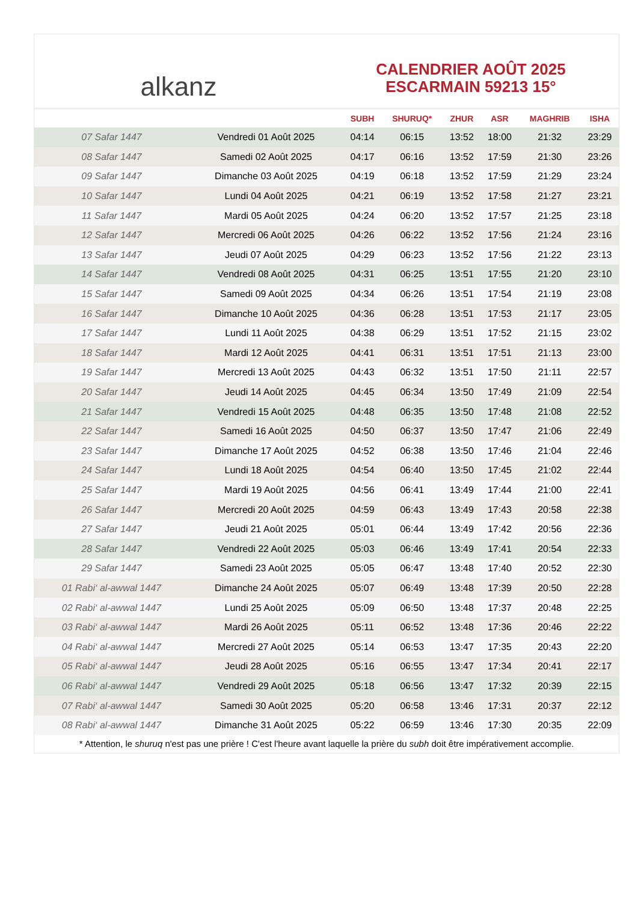alkanz
CALENDRIER AOÛT 2025
ESCARMAIN 59213 15°
| | | SUBH | SHURUQ* | ZHUR | ASR | MAGHRIB | ISHA |
| --- | --- | --- | --- | --- | --- | --- | --- |
| 07 Safar 1447 | Vendredi 01 Août 2025 | 04:14 | 06:15 | 13:52 | 18:00 | 21:32 | 23:29 |
| 08 Safar 1447 | Samedi 02 Août 2025 | 04:17 | 06:16 | 13:52 | 17:59 | 21:30 | 23:26 |
| 09 Safar 1447 | Dimanche 03 Août 2025 | 04:19 | 06:18 | 13:52 | 17:59 | 21:29 | 23:24 |
| 10 Safar 1447 | Lundi 04 Août 2025 | 04:21 | 06:19 | 13:52 | 17:58 | 21:27 | 23:21 |
| 11 Safar 1447 | Mardi 05 Août 2025 | 04:24 | 06:20 | 13:52 | 17:57 | 21:25 | 23:18 |
| 12 Safar 1447 | Mercredi 06 Août 2025 | 04:26 | 06:22 | 13:52 | 17:56 | 21:24 | 23:16 |
| 13 Safar 1447 | Jeudi 07 Août 2025 | 04:29 | 06:23 | 13:52 | 17:56 | 21:22 | 23:13 |
| 14 Safar 1447 | Vendredi 08 Août 2025 | 04:31 | 06:25 | 13:51 | 17:55 | 21:20 | 23:10 |
| 15 Safar 1447 | Samedi 09 Août 2025 | 04:34 | 06:26 | 13:51 | 17:54 | 21:19 | 23:08 |
| 16 Safar 1447 | Dimanche 10 Août 2025 | 04:36 | 06:28 | 13:51 | 17:53 | 21:17 | 23:05 |
| 17 Safar 1447 | Lundi 11 Août 2025 | 04:38 | 06:29 | 13:51 | 17:52 | 21:15 | 23:02 |
| 18 Safar 1447 | Mardi 12 Août 2025 | 04:41 | 06:31 | 13:51 | 17:51 | 21:13 | 23:00 |
| 19 Safar 1447 | Mercredi 13 Août 2025 | 04:43 | 06:32 | 13:51 | 17:50 | 21:11 | 22:57 |
| 20 Safar 1447 | Jeudi 14 Août 2025 | 04:45 | 06:34 | 13:50 | 17:49 | 21:09 | 22:54 |
| 21 Safar 1447 | Vendredi 15 Août 2025 | 04:48 | 06:35 | 13:50 | 17:48 | 21:08 | 22:52 |
| 22 Safar 1447 | Samedi 16 Août 2025 | 04:50 | 06:37 | 13:50 | 17:47 | 21:06 | 22:49 |
| 23 Safar 1447 | Dimanche 17 Août 2025 | 04:52 | 06:38 | 13:50 | 17:46 | 21:04 | 22:46 |
| 24 Safar 1447 | Lundi 18 Août 2025 | 04:54 | 06:40 | 13:50 | 17:45 | 21:02 | 22:44 |
| 25 Safar 1447 | Mardi 19 Août 2025 | 04:56 | 06:41 | 13:49 | 17:44 | 21:00 | 22:41 |
| 26 Safar 1447 | Mercredi 20 Août 2025 | 04:59 | 06:43 | 13:49 | 17:43 | 20:58 | 22:38 |
| 27 Safar 1447 | Jeudi 21 Août 2025 | 05:01 | 06:44 | 13:49 | 17:42 | 20:56 | 22:36 |
| 28 Safar 1447 | Vendredi 22 Août 2025 | 05:03 | 06:46 | 13:49 | 17:41 | 20:54 | 22:33 |
| 29 Safar 1447 | Samedi 23 Août 2025 | 05:05 | 06:47 | 13:48 | 17:40 | 20:52 | 22:30 |
| 01 Rabi‘ al-awwal 1447 | Dimanche 24 Août 2025 | 05:07 | 06:49 | 13:48 | 17:39 | 20:50 | 22:28 |
| 02 Rabi‘ al-awwal 1447 | Lundi 25 Août 2025 | 05:09 | 06:50 | 13:48 | 17:37 | 20:48 | 22:25 |
| 03 Rabi‘ al-awwal 1447 | Mardi 26 Août 2025 | 05:11 | 06:52 | 13:48 | 17:36 | 20:46 | 22:22 |
| 04 Rabi‘ al-awwal 1447 | Mercredi 27 Août 2025 | 05:14 | 06:53 | 13:47 | 17:35 | 20:43 | 22:20 |
| 05 Rabi‘ al-awwal 1447 | Jeudi 28 Août 2025 | 05:16 | 06:55 | 13:47 | 17:34 | 20:41 | 22:17 |
| 06 Rabi‘ al-awwal 1447 | Vendredi 29 Août 2025 | 05:18 | 06:56 | 13:47 | 17:32 | 20:39 | 22:15 |
| 07 Rabi‘ al-awwal 1447 | Samedi 30 Août 2025 | 05:20 | 06:58 | 13:46 | 17:31 | 20:37 | 22:12 |
| 08 Rabi‘ al-awwal 1447 | Dimanche 31 Août 2025 | 05:22 | 06:59 | 13:46 | 17:30 | 20:35 | 22:09 |
* Attention, le shuruq n'est pas une prière ! C'est l'heure avant laquelle la prière du subh doit être impérativement accomplie.